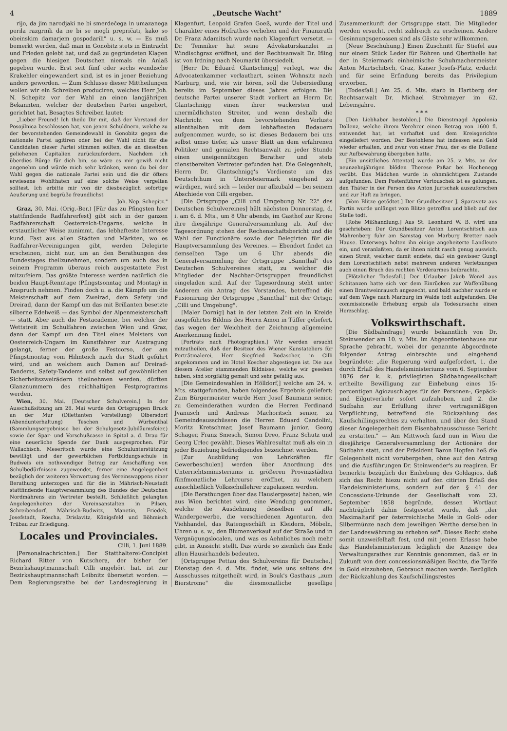4 „Deutsche Wacht" 1889
rijo, da jim narodjaki ne bi smerdečega in umazanega perila razgrnili da ne bi se mogli prepričati, kako so obeinskim damarjem gospodarili" u. s. w. — Es muß bemerkt werden, daß man in Gonobitz stets in Eintracht und Frieden gelebt hat, und daß zu gegründeten Klagen gegen die hiesigen Deutschen niemals ein Anlaß gegeben wurde. Erst seit fünf oder sechs wendische Krakehler eingewandert sind, ist es in jener Beziehung anders geworden. — Zum Schlusse dieser Mittheilungen wollen wir ein Schreiben produciren, welches Herr Joh. N. Schepitz vor der Wahl an einen langjährigen Bekannten, welcher der deutschen Partei angehört, gerichtet hat. Besagtes Schreiben lautet:
„Lieber Freund! Ich theile Dir mit, daß der Vorstand der Posojilnica beschlossen hat, von jenen Schuldnern, welche zu der bevorstehenden Gemeindewahl in Gonobitz gegen die nationale Partei agitiren oder bei der Wahl nicht für die Candidaten dieser Partei stimmen sollten, die an dieselben geliehenen Capitalien zurückzufordern. Nachdem ich überdies Bürge für dich bin, so wäre es mir gewiß nicht angenehm und würde mich sehr kränken, wenn du bei der Wahl gegen die nationale Partei sein und die dir öfters erwiesene Wohlthaten auf eine solche Weise vergelten solltest. Ich erbitte mir von dir diesbezüglich sofortige Aeußerung und begrüße freundlichst
Joh. Nep. Schepitz."
Graz, 30. Mai. (Orig.-Ber.) [Für das zu Pfingsten hier stattfindende Radfahrerfest] gibt sich in der ganzen Radfahrerschaft Oesterreich-Ungarns, welche in erstaunlicher Weise zunimmt, das lebhafteste Interesse kund. Fast aus allen Städten und Märkten, wo es Radfahrer-Vereinigungen gibt, werden Delegirte erscheinen, nicht nur, um an den Berathungen des Bundestages theilzunehmen, sondern um auch das in seinem Programm überaus reich ausgestattete Fest mitzufeiern. Das größte Interesse werden natürlich die beiden Haupt-Renntage (Pfingstsonntag und Montag) in Anspruch nehmen. Finden doch u. a. die Kämpfe um die Meisterschaft auf dem Zweirad, dem Safety und Dreirad, dann der Kampf um das mit Brillanten besetzte silberne Edelweiß — das Symbol der Alpenmeisterschaft — statt. Aber auch die Festacademie, bei welcher der Wettstreit im Schulfahren zwischen Wien und Graz, dann der Kampf um den Titel eines Meisters von Oesterreich-Ungarn im Kunstfahrer zur Austragung gelangt, ferner der große Festcorso, der am Pfingstmontag vom Hilmteich nach der Stadt geführt wird, und an welchem auch Damen auf Dreirad-Tandems, Safety-Tandems und selbst auf gewöhnlichen Sicherheitszweirädern theilnehmen werden, dürften Glanznummern des reichhaltigen Festprogramms werden.
Wien, 30. Mai. [Deutscher Schulverein.] In der Ausschußsitzung am 28. Mai wurde den Ortsgruppen Bruck an der Mur (Dilettanten Vorstellung) Olbersdorf (Abendunterhaltung) Teschen und Würbenthal (Sammlungsergebnisse bei der Schulgesetz-Jubiläumsfeier,) sowie der Spar- und Vorschußcasse in Spital a. d. Drau für eine neuerliche Spende der Dank ausgesprochen. Für Wallachisch. Meseritsch wurde eine Schulunterstützung bewilligt und der gewerblichen Fortbildungsschule in Budweis ein nothwendiger Betrag zur Anschaffung von Schulbedürfnissen zugewendet, ferner eine Angelegenheit bezüglich der weiteren Verwertung des Vereinswappens einer Berathung unterzogen und für die in Mährisch-Neustadt stattfindende Hauptversammlung des Bundes der Deutschen Nordmährens ein Vertreter bestellt. Schließlich gelangten Angelegenheiten der Vereinsanstalten in Pilsen, Schreibendorf, Mährisch-Budwitz, Manetin, Friedek, Josefstadt, Röscha, Drislavitz, Königsfeld und Böhmisch Trübau zur Erledigung.
Locales und Provinciales.
Cilli, 1. Juni 1889.
[Personalnachrichten.] Der Statthalterei-Concipist Richard Ritter von Kutschera, der bisher der Bezirkshauptmannschaft Cilli angehört hat, ist zur Bezirkshauptmannschaft Leibnitz übersetzt worden. — Dem Regierungsrathe bei der Landesregierung in Klagenfurt, Leopold Grafen Goeß, wurde der Titel und Charakter eines Hofrathes verliehen und der Finanzrath Dr. Franz Adamitsch wurde nach Klagenfurt versetzt. — Dr. Temniker hat seine Advokaturskanzlei in Windischgraz eröffnet, und der Rechtsanwalt Dr. Ifling ist von Irdning nach Neumarkt übersiedelt.
[Herr Dr. Eduard Glantschnigg] verlegt, wie die Advocatenkammer verlautbart, seinen Wohnsitz nach Marburg, und, wie wir hören, soll die Uebersiedlung bereits im September dieses Jahres erfolgen. Die deutsche Partei unserer Stadt verliert an Herrn Dr. Glantschnigg einen ihrer wackersten und unermüdlichsten Streiter, und wenn deshalb die Nachricht von dem bevorstehenden Verluste allenthalben mit dem lebhaftesten Bedauern aufgenommen wurde, so ist dieses Bedauern bei uns selbst umso tiefer, als unser Blatt an dem erfahrenen Politiker und genialen Rechtsanwalt zu jeder Stunde einen uneigennützigen Berather und stets dienstbereiten Vertreter gefunden hat. Die Gelegenheit, Herrn Dr. Glantschnigg's Verdienste um das Deutschthum in Untersteiermark eingehend zu würdigen, wird sich — leider nur allzubald — bei seinem Abschiede von Cilli ergeben.
[Die Ortsgruppe „Cilli und Umgebung Nr. 22" des Deutschen Schulvereines] hält nächsten Donnerstag, d. i. am 6. d. Mts., um 8 Uhr abends, im Gasthof zur Krone ihre diesjährige Generalversammlung ab. Auf der Tagesordnung stehen der Rechenschaftsbericht und die Wahl der Functionäre sowie der Delegirten für die Hauptversammlung des Vereines. — Ebendort findet an demselben Tage um 6 Uhr abends die Generalversammlung der Ortsgruppe „Sannthal" des Deutschen Schulvereines statt, zu welcher die Mitglieder der Nachbar-Ortsgruppen freundlichst eingeladen sind. Auf der Tagesordnung steht unter Anderem ein Antrag des Vorstandes, betreffend die Fusionirung der Ortsgruppe „Sannthal" mit der Ortsgr. „Cilli und Umgebung".
[Maler Dornig] hat in der letzten Zeit ein in Kreide ausgeführtes Bildnis des Herrn Amon in Tüffer geliefert, das wegen der Weichheit der Zeichnung allgemeine Anerkennung findet.
[Porträts nach Photographien.] Wir werden ersucht mitzutheilen, daß der Besitzer des Wiener Kunstateliers für Porträtmalerei, Herr Siegfried Bodascher, in Cilli angekommen und im Hotel Koscher abgestiegen ist. Die aus diesem Atelier stammenden Bildnisse, welche wir gesehen haben, sind sorgfältig gemalt und sehr gefällig aus.
[Die Gemeindewahlen in Hölldorf,] welche am 24. v. Mts. stattgefunden, haben folgendes Ergebnis geliefert: Zum Bürgermeister wurde Herr Josef Baumann senior, zu Gemeinderäthen wurden die Herren Ferdinand Jvanusch und Andreas Machoritsch senior, zu Gemeindeausschüssen die Herren Eduard Candolini, Moritz Kretschmar, Josef Baumann junior, Georg Schager, Franz Smesch, Simon Dreo, Franz Schutz und Georg Urlec gewählt. Dieses Wahlresultat muß als ein in jeder Beziehung befriedigendes bezeichnet werden.
[Zur Ausbildung von Lehrkräften für Gewerbeschulen] werden über Anordnung des Unterrichtsministeriums in größeren Provinzstädten fünfmonatliche Lehrcurse eröffnet, zu welchem ausschließlich Volksschullehrer zugelassen werden.
[Die Berathungen über das Hausiergesetz] haben, wie aus Wien berichtet wird, eine Wendung genommen, welche die Ausdehnung desselben auf alle Wandergewerbe, die verschiedenen Agenturen, den Viehhandel, das Ratengeschäft in Kleidern, Möbeln, Uhren u. s. w., den Blumenverkauf auf der Straße und in Vergnügungslocalen, und was es Aehnliches noch mehr gibt, in Aussicht stellt. Das würde so ziemlich das Ende allen Hausirhandels bedeuten.
[Ortsgruppe Pettau des Schulvereins für Deutsche.] Dienstag den 4. d. Mts. findet, wie uns seitens des Ausschusses mitgetheilt wird, in Bouk's Gasthaus „zum Bierstrome" die diesmonatliche gesellige Zusammenkunft der Ortsgruppe statt. Die Mitglieder werden ersucht, recht zahlreich zu erscheinen. Andere Gesinnungsgenossen sind als Gäste sehr willkommen.
[Neue Beschuhung.] Einen Zuschnitt für Stiefel aus nur einem Stück Leder für Röhren und Obertheile hat der in Steiermark einheimische Schuhmachermeister Anton Martschitsch, Graz, Kaiser Josefs-Platz, erdacht und für seine Erfindung bereits das Privilegium erworben.
[Todesfall.] Am 25. d. Mts. starb in Hartberg der Rechtsanwalt Dr. Michael Strohmayer im 62. Lebensjahre.
* * *
[Den Liebhaber bestohlen.] Die Dienstmagd Appolonia Dollenz, welche ihrem Verehrer einen Betrag von 1600 fl. entwendet hat, ist verhaftet und dem Kreisgerichte eingeliefert worden. Der Bestohlene hat indessen sein Geld wieder erhalten, und zwar von einer Frau, der es die Dollenz zur Aufbewahrung übergeben hatte.
[Ein unsittliches Attentat] wurde am 25. v. Mts. an der neunzehnjährigen blöden Therese Paßar bei Hochenegg verübt. Das Mädchen wurde in ohnmächtigem Zustande aufgefunden. Dem Postenführer Vertouschek ist es gelungen, den Thäter in der Person des Anton Jurtschak auszuforschen und zur Haft zu bringen.
[Vom Blitze getödtet.] Der Grundbesitzer J. Sparavetz aus Partin wurde unlängst vom Blitze getroffen und blieb auf der Stelle todt.
[Rohe Mißhandlung.] Aus St. Leonhard W. B. wird uns geschrieben: Der Grundbesitzer Anton Lorentschitsch aus Mahrenberg fuhr am Samstag von Marburg Bretter nach Hause. Unterwegs holten ihn einige angeheiterte Landleute ein, und veranlaßten, da er ihnen nicht rasch genug auswich, einen Streit, welcher damit endete, daß ein gewisser Gungl dem Lorentschitsch nebst mehreren anderen Verletzungen auch einen Bruch des rechten Vorderarmes beibrachte.
[Plötzlicher Todesfall.] Der Urlauber Jakob Wenzl aus Schitanzen hatte sich vor dem Einrücken zur Waffenübung einen Brantweinrausch angezecht, und bald nachher wurde er auf dem Wege nach Marburg im Walde todt aufgefunden. Die commissionelle Erhebung ergab als Todesursache einen Herzschlag.
Volkswirthschaft.
[Die Südbahnfrage] wurde bekanntlich von Dr. Steinwender am 10. v. Mts. im Abgeordnetenhause zur Sprache gebracht, wobei der genannte Abgeordnete folgenden Antrag einbrachte und eingehend begründete: „die Regierung wird aufgefordert, 1. die durch Erlaß des Handelsministeriums vom 6. September 1876 der k. k. privilegirten Südbahngesellschaft ertheilte Bewilligung zur Einhebung eines 15-percentigen Agiozuschlages für den Personen-, Gepäck- und Eilgutverkehr sofort aufzuheben, und 2. die Südbahn zur Erfüllung ihrer vertragsmäßigen Verpflichtung, betreffend die Rückzahlung des Kaufschillingsrechtes zu verhalten, und über den Stand dieser Angelegenheit dem Eisenbahnausschusse Bericht zu erstatten." — Am Mittwoch fand nun in Wien die diesjährige Generalversammlung der Actionäre der Südbahn statt, und der Präsident Baron Hopfen ließ die Gelegenheit nicht vorübergehen, ohne auf den Antrag und die Ausführungen Dr. Steinwender's zu reagiren. Er bemerkte bezüglich der Einhebung des Goldagios, daß sich das Recht hiezu nicht auf den citirten Erlaß des Handelsministeriums, sondern auf den § 41 der Concessions-Urkunde der Gesellschaft vom 23. September 1858 begründe, dessen Wortlaut nachträglich dahin festgesetzt wurde, daß „der Maximaltarif per österreichische Meile in Gold- oder Silbermünze nach dem jeweiligen Werthe derselben in der Landeswährung zu erheben sei". Dieses Recht stehe somit unzweifelhaft fest, und mit jenem Erlasse habe das Handelsministerium lediglich die Anzeige des Verwaltungsrathes zur Kenntnis genommen, daß er in Zukunft von dem concessionsmäßigen Rechte, die Tarife in Gold einzuheben, Gebrauch machen werde. Bezüglich der Rückzahlung des Kaufschillingsrestes